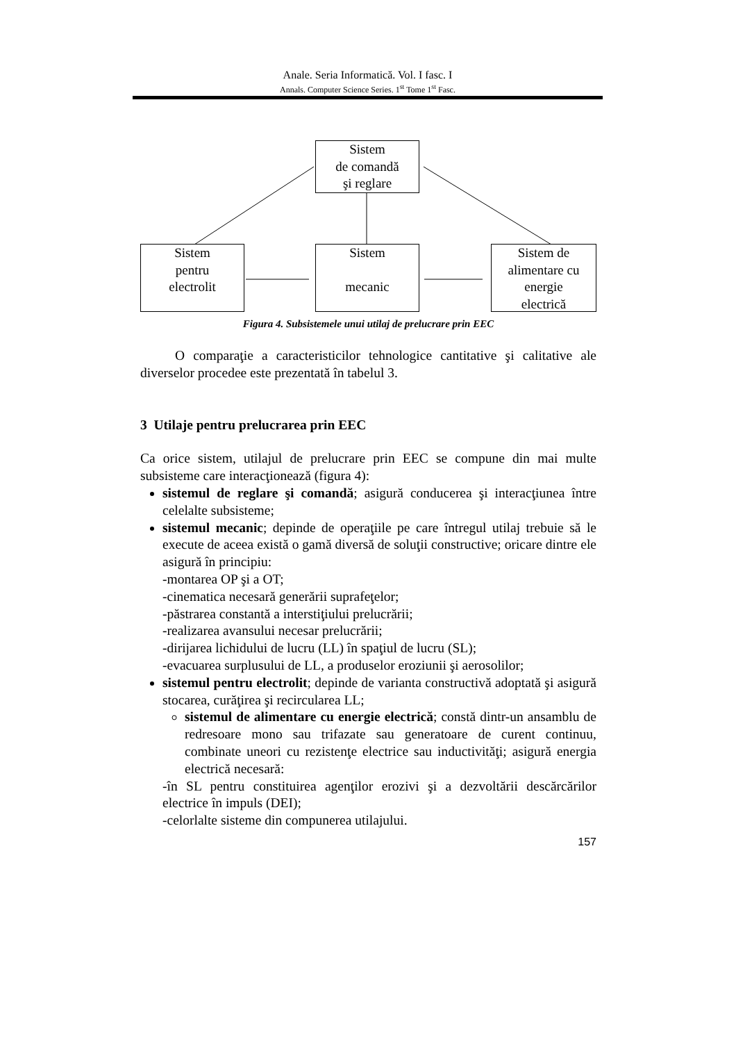Anale. Seria Informatică. Vol. I fasc. I
Annals. Computer Science Series. 1<sup>st</sup> Tome 1<sup>st</sup> Fasc.
Sistem
de comandă
şi reglare
Sistem
pentru
electrolit
Sistem
mecanic
Sistem de
alimentare cu
energie
electrică
Figura 4. Subsistemele unui utilaj de prelucrare prin EEC
O comparaţie a caracteristicilor tehnologice cantitative şi calitative ale diverselor procedee este prezentată în tabelul 3.
3 Utilaje pentru prelucrarea prin EEC
Ca orice sistem, utilajul de prelucrare prin EEC se compune din mai multe subsisteme care interacţionează (figura 4):
sistemul de reglare şi comandă; asigură conducerea şi interacţiunea între celelalte subsisteme;
sistemul mecanic; depinde de operaţiile pe care întregul utilaj trebuie să le execute de aceea există o gamă diversă de soluţii constructive; oricare dintre ele asigură în principiu:
-montarea OP şi a OT;
-cinematica necesară generării suprafeţelor;
-păstrarea constantă a interstiţiului prelucrării;
-realizarea avansului necesar prelucrării;
-dirijarea lichidului de lucru (LL) în spaţiul de lucru (SL);
-evacuarea surplusului de LL, a produselor eroziunii şi aerosolilor;
sistemul pentru electrolit; depinde de varianta constructivă adoptată şi asigură stocarea, curăţirea şi recircularea LL;
sistemul de alimentare cu energie electrică; constă dintr-un ansamblu de redresoare mono sau trifazate sau generatoare de curent continuu, combinate uneori cu rezistenţe electrice sau inductivităţi; asigură energia electrică necesară:
-în SL pentru constituirea agenţilor erozivi şi a dezvoltării descărcărilor electrice în impuls (DEI);
-celorlalte sisteme din compunerea utilajului.
157